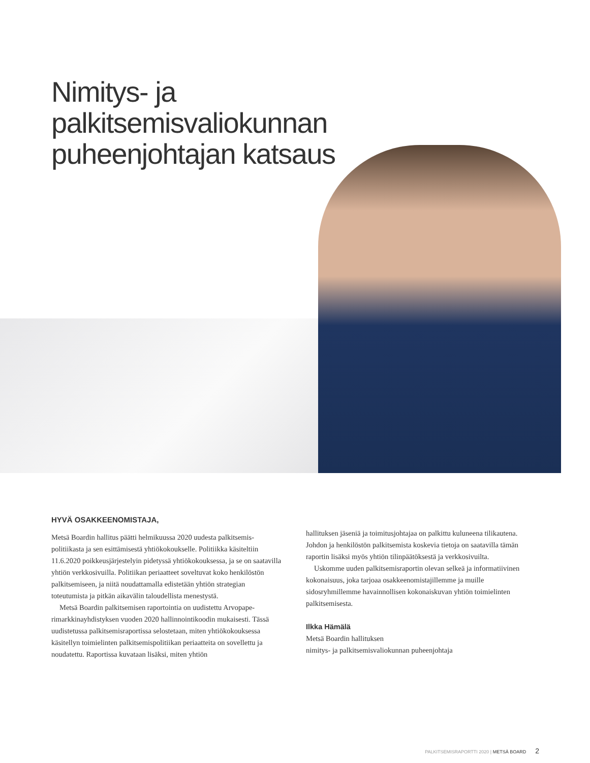Nimitys- ja
palkitsemisvaliokunnan
puheenjohtajan katsaus
HYVÄ OSAKKEENOMISTAJA,
Metsä Boardin hallitus päätti helmikuussa 2020 uudesta palkitsemis­politiikasta ja sen esittämisestä yhtiökokoukselle. Politiikka käsiteltiin 11.6.2020 poikkeusjärjestelyin pidetyssä yhtiökokouksessa, ja se on saatavilla yhtiön verkkosivuilla. Politiikan periaatteet soveltuvat koko henkilöstön palkitsemiseen, ja niitä noudattamalla edistetään yhtiön strategian toteutumista ja pitkän aikavälin taloudellista menestystä.
Metsä Boardin palkitsemisen raportointia on uudistettu Arvopape­rimarkkinayhdistyksen vuoden 2020 hallinnointikoodin mukaisesti. Tässä uudistetussa palkitsemisraportissa selostetaan, miten yhtiöko­kouksessa käsitellyn toimielinten palkitsemispolitiikan periaatteita on sovellettu ja noudatettu. Raportissa kuvataan lisäksi, miten yhtiön
hallituksen jäseniä ja toimitusjohtajaa on palkittu kuluneena tilikau­tena. Johdon ja henkilöstön palkitsemista koskevia tietoja on saatavilla tämän raportin lisäksi myös yhtiön tilinpäätöksestä ja verkkosivuilta.
Uskomme uuden palkitsemisraportin olevan selkeä ja informatii­vinen kokonaisuus, joka tarjoaa osakkeenomistajillemme ja muille sidosryhmillemme havainnollisen kokonaiskuvan yhtiön toimielinten palkitsemisesta.
Ilkka Hämälä
Metsä Boardin hallituksen
nimitys- ja palkitsemisvaliokunnan puheenjohtaja
PALKITSEMISRAPORTTI 2020 | METSÄ BOARD 2